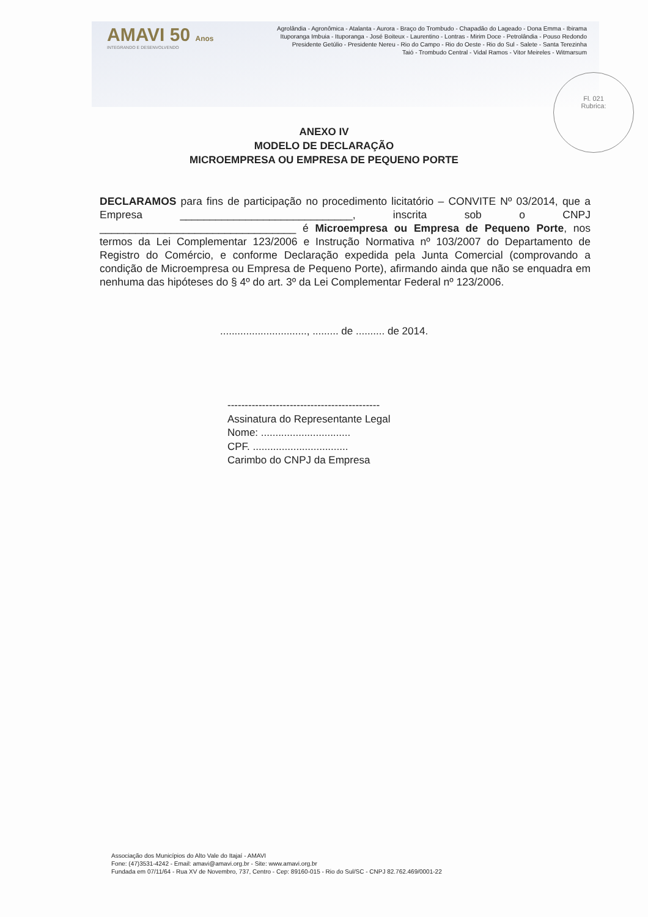AMAVI 50 Anos
INTEGRANDO E DESENVOLVENDO
Agrolândia - Agronômica - Atalanta - Aurora - Braço do Trombudo - Chapadão do Lageado - Dona Emma - Ibirama
Ituporanga Imbuia - Ituporanga - José Boiteux - Laurentino - Lontras - Mirim Doce - Petrolândia - Pouso Redondo
Presidente Getúlio - Presidente Nereu - Rio do Campo - Rio do Oeste - Rio do Sul - Salete - Santa Terezinha
Taió - Trombudo Central - Vidal Ramos - Vitor Meireles - Witmarsum
Fl. 021
Rubrica:
ANEXO IV
MODELO DE DECLARAÇÃO
MICROEMPRESA OU EMPRESA DE PEQUENO PORTE
DECLARAMOS para fins de participação no procedimento licitatório – CONVITE Nº 03/2014, que a Empresa _____________________________, inscrita sob o CNPJ _________________________________ é Microempresa ou Empresa de Pequeno Porte, nos termos da Lei Complementar 123/2006 e Instrução Normativa nº 103/2007 do Departamento de Registro do Comércio, e conforme Declaração expedida pela Junta Comercial (comprovando a condição de Microempresa ou Empresa de Pequeno Porte), afirmando ainda que não se enquadra em nenhuma das hipóteses do § 4º do art. 3º da Lei Complementar Federal nº 123/2006.
.............................., ......... de .......... de 2014.
--------------------------------------------
Assinatura do Representante Legal
Nome: ...............................
CPF. .................................
Carimbo do CNPJ da Empresa
Associação dos Municípios do Alto Vale do Itajaí - AMAVI
Fone: (47)3531-4242 - Email: amavi@amavi.org.br - Site: www.amavi.org.br
Fundada em 07/11/64 - Rua XV de Novembro, 737, Centro - Cep: 89160-015 - Rio do Sul/SC - CNPJ 82.762.469/0001-22